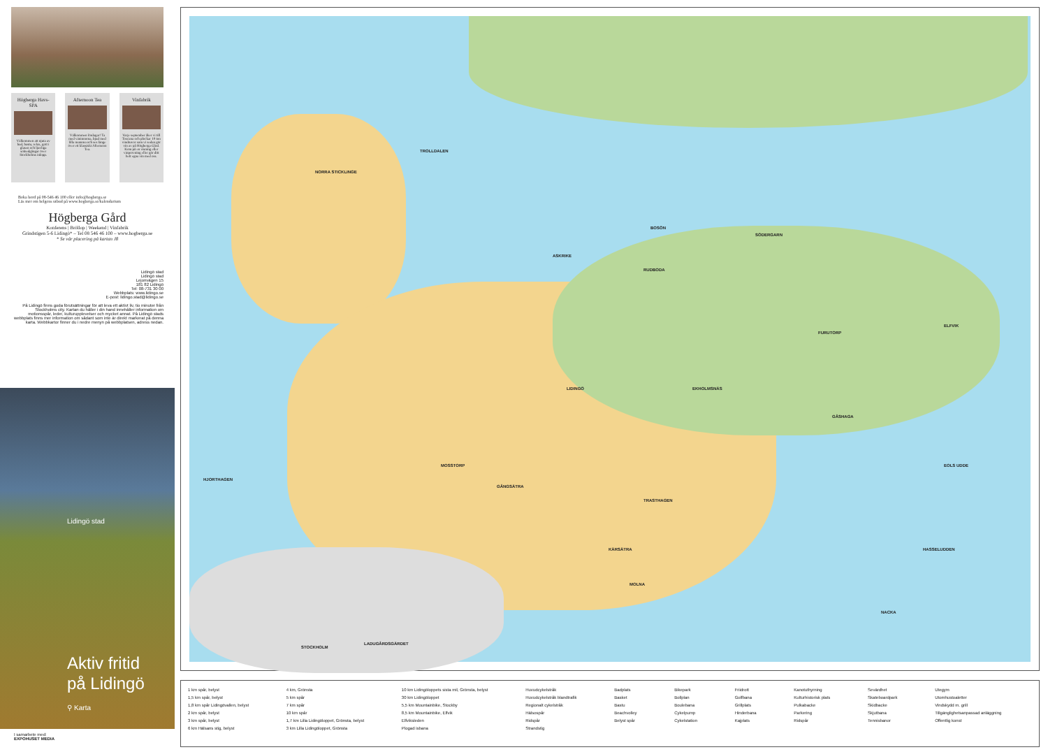Högberga Havs-SPA
Välkommen att njuta av bad, bastu, relax, gott i glasen och ljuvliga solnedgångar över Stockholms inlopp.
Afternoon Tea
Välkommen lördagar! Ta med väninnorna, bjud med lilla mamma och ses länge över ett klassiskt Afternoon Tea.
Vinfabrik
Varje september åker vi till Toscana och plockar 10 ton vindruvor som vi sedan gör vin av på Högberga Gård. Kom på en visning eller vinprovning eller gör ditt helt egna vin med oss.
Boka bord på 08-546 46 100 eller info@hogberga.se
Läs mer om helgens utbud på www.hogberga.se/kalendarium
Högberga Gård
Konferens | Bröllop | Weekend | Vinfabrik
Grindstigen 5-6 Lidingö* – Tel 08 546 46 100 – www.hogberga.se
* Se vår placering på kartan J8
Lidingö stad
Lidingö stad
Lejonvägen 15
181 82 Lidingö
Tel: 08-731 30 00
Webbplats: www.lidingo.se
E-post: lidingo.stad@lidingo.se
På Lidingö finns goda förutsättningar för att leva ett aktivt liv, tio minuter från Stockholms city. Kartan du håller i din hand innehåller information om motionsspår, leder, kulturupplevelser och mycket annat. På Lidingö stads webbplats finns mer information om sådant som inte är direkt markerat på denna karta. Webbkartor finner du i nedre menyn på webbplatsen, adress nedan.
Lidingö stad
Aktiv fritid
på Lidingö
⚲ Karta
I samarbete med:
EXPOHUSET MEDIA
NORRA STICKLINGE
TROLLDALEN
BOSÖN
ASKRIKE
RUDBODA
SÖDERGARN
LIDINGÖ
FURUTORP
ELFVIK
GÅSHAGA
EKHOLMSNÄS
MOSSTORP
GÅNGSÄTRA
TRASTHAGEN
HASSELUDDEN
NACKA
STOCKHOLM
LADUGÅRDSGÄRDET
HJORTHAGEN
KÄRSÄTRA
MOLNA
EOLS UDDE
1 km spår, belyst
1,5 km spår, belyst
1,8 km spår Lidingövallen, belyst
2 km spår, belyst
3 km spår, belyst
6 km Hälsans stig, belyst
4 km, Grönsta
5 km spår
7 km spår
10 km spår
1,7 km Lilla Lidingöloppet, Grönsta, belyst
3 km Lilla Lidingöloppet, Grönsta
10 km Lidingöloppets sista mil, Grönsta, belyst
30 km Lidingöloppet
5,5 km Mountainbike, Stockby
8,5 km Mountainbike, Elfvik
Elfviksleden
Plogad isbana
Huvudcykelstråk
Huvudcykelstråk blandtrafik
Regionalt cykelstråk
Hälsospår
Ridspår
Strandstig
Badplats
Basket
Bastu
Beachvolley
Belyst spår
Bikepark
Bollplan
Boulebana
Cykelpump
Cykelstation
Friidrott
Golfbana
Grillplats
Hinderbana
Kajplats
Kanotuthyrning
Kulturhistorisk plats
Pulkabacke
Parkering
Ridspår
Sevärdhet
Skateboardpark
Skidbacke
Skjutbana
Tennisbanor
Utegym
Utomhustoaletter
Vindskydd m. grill
Tillgänglighetsanpassad anläggning
Offentlig konst